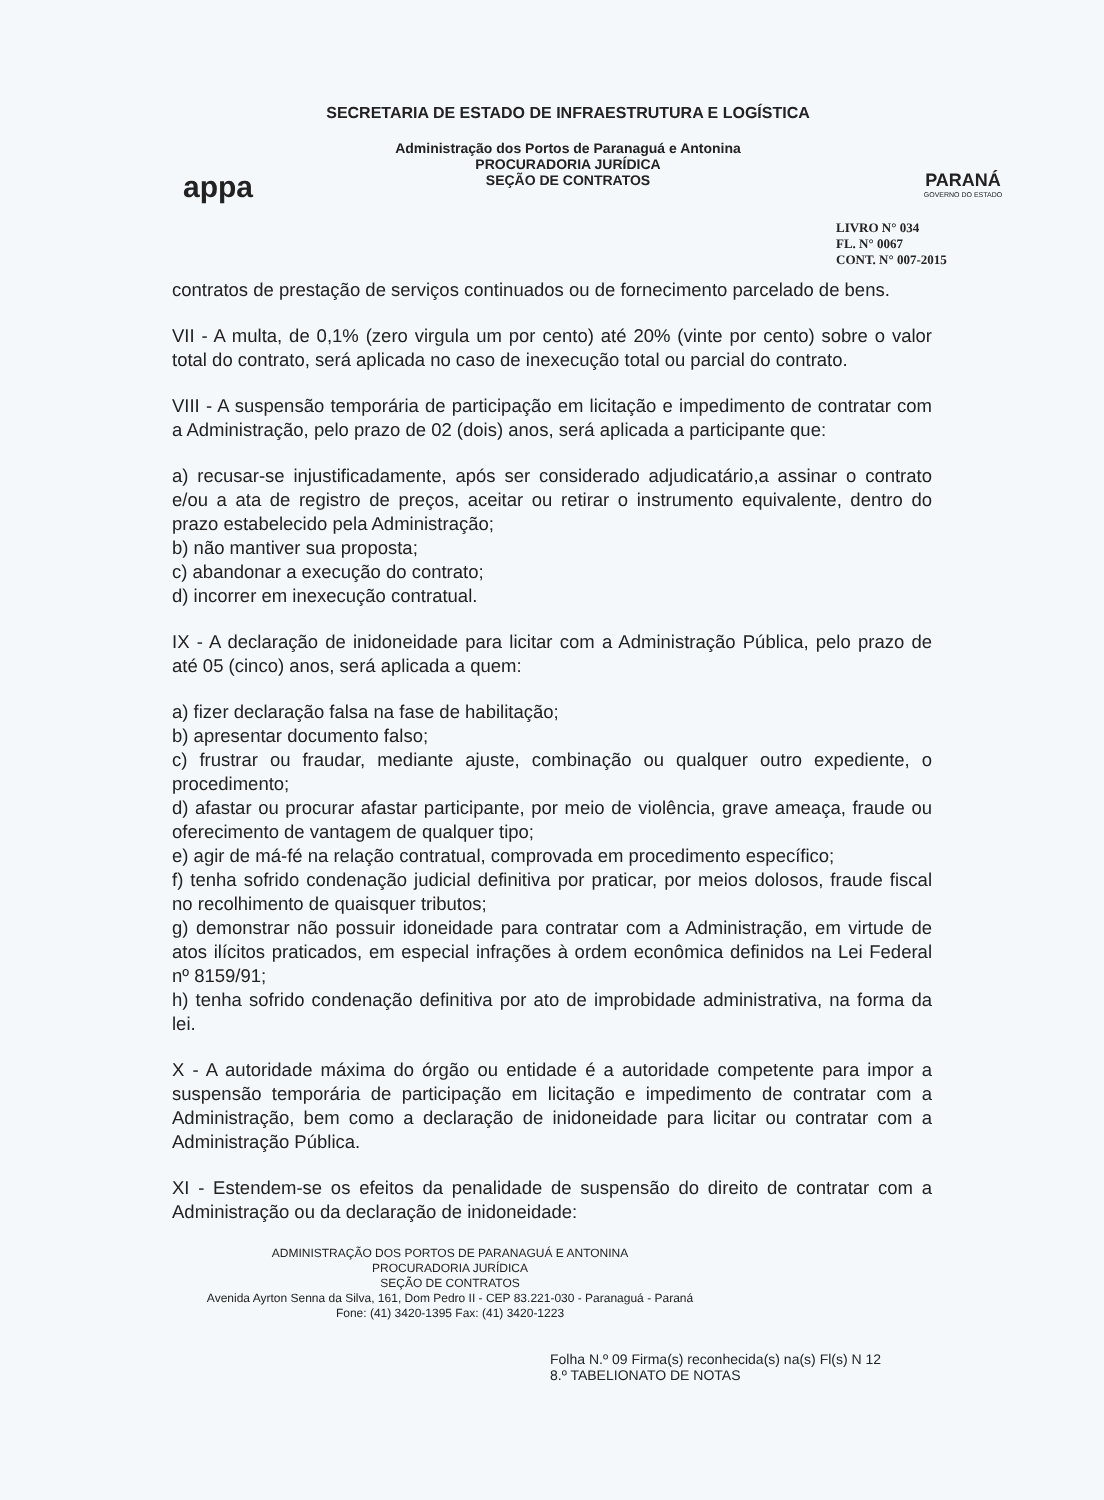appa
SECRETARIA DE ESTADO DE INFRAESTRUTURA E LOGÍSTICA
Administração dos Portos de Paranaguá e Antonina
PROCURADORIA JURÍDICA
SEÇÃO DE CONTRATOS
PARANÁ
GOVERNO DO ESTADO
LIVRO N° 034
FL. N° 0067
CONT. N° 007-2015
contratos de prestação de serviços continuados ou de fornecimento parcelado de bens.
VII - A multa, de 0,1% (zero virgula um por cento) até 20% (vinte por cento) sobre o valor total do contrato, será aplicada no caso de inexecução total ou parcial do contrato.
VIII - A suspensão temporária de participação em licitação e impedimento de contratar com a Administração, pelo prazo de 02 (dois) anos, será aplicada a participante que:
a) recusar-se injustificadamente, após ser considerado adjudicatário,a assinar o contrato e/ou a ata de registro de preços, aceitar ou retirar o instrumento equivalente, dentro do prazo estabelecido pela Administração;
b) não mantiver sua proposta;
c) abandonar a execução do contrato;
d) incorrer em inexecução contratual.
IX - A declaração de inidoneidade para licitar com a Administração Pública, pelo prazo de até 05 (cinco) anos, será aplicada a quem:
a) fizer declaração falsa na fase de habilitação;
b) apresentar documento falso;
c) frustrar ou fraudar, mediante ajuste, combinação ou qualquer outro expediente, o procedimento;
d) afastar ou procurar afastar participante, por meio de violência, grave ameaça, fraude ou oferecimento de vantagem de qualquer tipo;
e) agir de má-fé na relação contratual, comprovada em procedimento específico;
f) tenha sofrido condenação judicial definitiva por praticar, por meios dolosos, fraude fiscal no recolhimento de quaisquer tributos;
g) demonstrar não possuir idoneidade para contratar com a Administração, em virtude de atos ilícitos praticados, em especial infrações à ordem econômica definidos na Lei Federal nº 8159/91;
h) tenha sofrido condenação definitiva por ato de improbidade administrativa, na forma da lei.
X - A autoridade máxima do órgão ou entidade é a autoridade competente para impor a suspensão temporária de participação em licitação e impedimento de contratar com a Administração, bem como a declaração de inidoneidade para licitar ou contratar com a Administração Pública.
XI - Estendem-se os efeitos da penalidade de suspensão do direito de contratar com a Administração ou da declaração de inidoneidade:
ADMINISTRAÇÃO DOS PORTOS DE PARANAGUÁ E ANTONINA
PROCURADORIA JURÍDICA
SEÇÃO DE CONTRATOS
Avenida Ayrton Senna da Silva, 161, Dom Pedro II - CEP 83.221-030 - Paranaguá - Paraná
Fone: (41) 3420-1395 Fax: (41) 3420-1223
Folha N.º 09 Firma(s) reconhecida(s) na(s) Fl(s) N 12
8.º TABELIONATO DE NOTAS